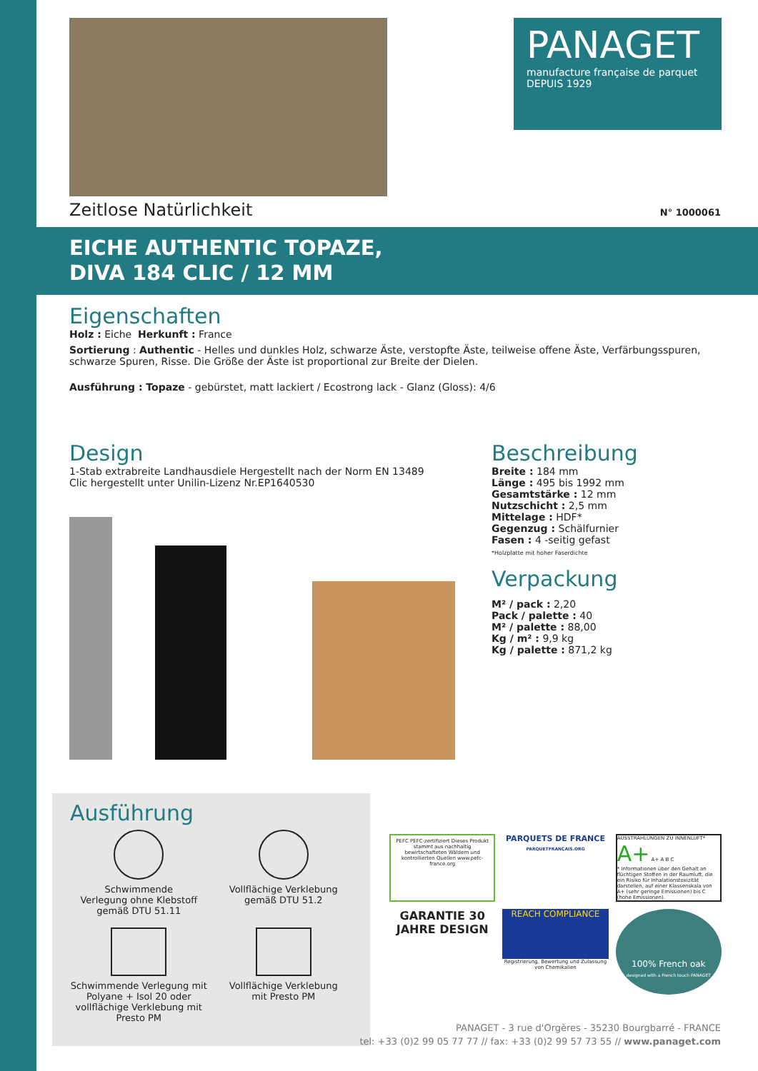PANAGET
manufacture française de parquet
DEPUIS 1929
Zeitlose Natürlichkeit N° 1000061
EICHE AUTHENTIC TOPAZE,
DIVA 184 CLIC / 12 MM
Eigenschaften
Holz : Eiche Herkunft : France
Sortierung : Authentic - Helles und dunkles Holz, schwarze Äste, verstopfte Äste, teilweise offene Äste, Verfärbungsspuren, schwarze Spuren, Risse. Die Größe der Äste ist proportional zur Breite der Dielen.
Ausführung : Topaze - gebürstet, matt lackiert / Ecostrong lack - Glanz (Gloss): 4/6
Design
1-Stab extrabreite Landhausdiele Hergestellt nach der Norm EN 13489
Clic hergestellt unter Unilin-Lizenz Nr.EP1640530
Beschreibung
Breite : 184 mm
Länge : 495 bis 1992 mm
Gesamtstärke : 12 mm
Nutzschicht : 2,5 mm
Mittelage : HDF*
Gegenzug : Schälfurnier
Fasen : 4 -seitig gefast
*Holzplatte mit hoher Faserdichte
Verpackung
M² / pack : 2,20
Pack / palette : 40
M² / palette : 88,00
Kg / m² : 9,9 kg
Kg / palette : 871,2 kg
Ausführung
Schwimmende
Verlegung ohne Klebstoff
gemäß DTU 51.11
Vollflächige Verklebung
gemäß DTU 51.2
Schwimmende Verlegung mit Polyane + Isol 20 oder vollflächige Verklebung mit Presto PM
Vollflächige Verklebung
mit Presto PM
PEFC PEFC-zertifiziert Dieses Produkt stammt aus nachhaltig bewirtschafteten Wäldern und kontrollierten Quellen www.pefc-france.org
PARQUETS DE FRANCE
PARQUETFRANÇAIS.ORG
AUSSTRAHLUNGEN ZU INNENLUFT*
A+ A+ A B C
* Informationen über den Gehalt an flüchtigen Stoffen in der Raumluft, die ein Risiko für Inhalationstoxizität darstellen, auf einer Klassenskala von A+ (sehr geringe Emissionen) bis C (hohe Emissionen).
GARANTIE 30 JAHRE DESIGN
REACH COMPLIANCE
Registrierung, Bewertung und Zulassung von Chemikalien
100% French oak
designed with a French touch PANAGET
PANAGET - 3 rue d'Orgères - 35230 Bourgbarré - FRANCE
tel: +33 (0)2 99 05 77 77 // fax: +33 (0)2 99 57 73 55 // www.panaget.com